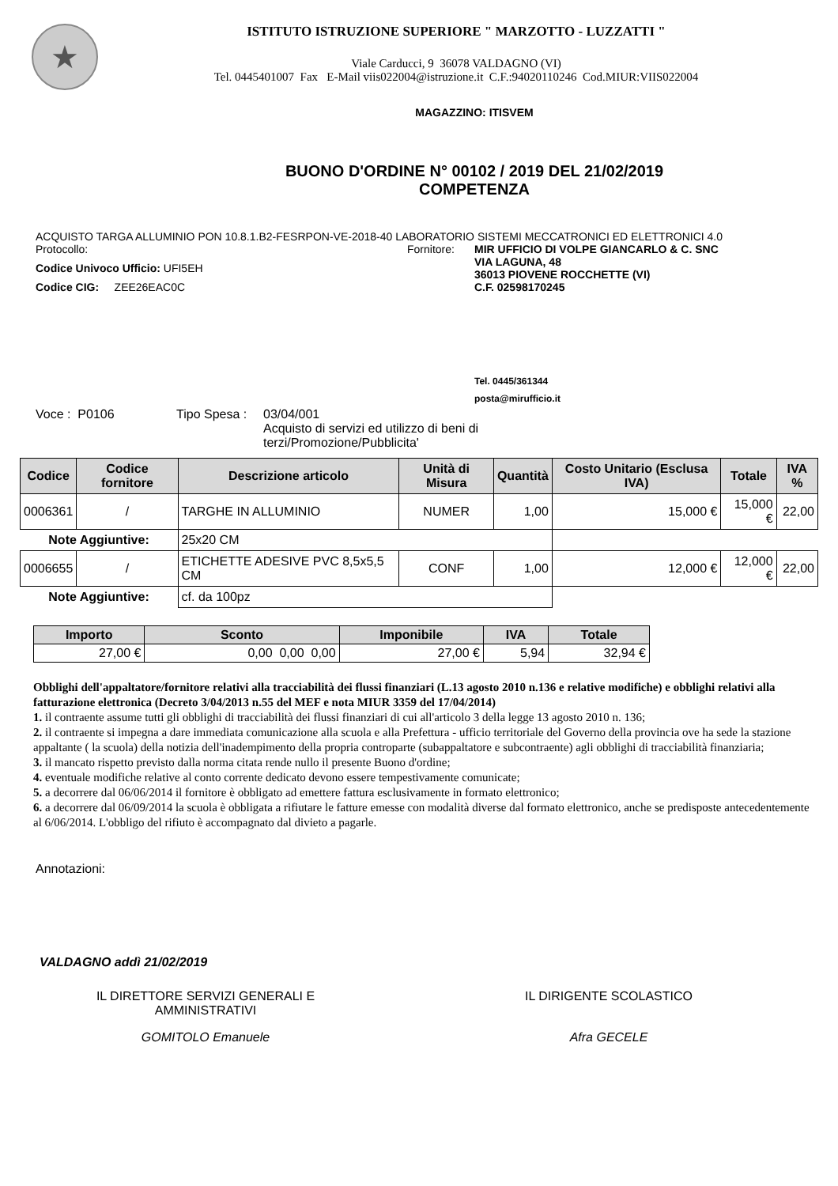★
ISTITUTO ISTRUZIONE SUPERIORE " MARZOTTO - LUZZATTI "
Viale Carducci, 9 36078 VALDAGNO (VI)
Tel. 0445401007 Fax E-Mail viis022004@istruzione.it C.F.:94020110246 Cod.MIUR:VIIS022004
MAGAZZINO: ITISVEM
BUONO D'ORDINE N° 00102 / 2019 DEL 21/02/2019
COMPETENZA
ACQUISTO TARGA ALLUMINIO PON 10.8.1.B2-FESRPON-VE-2018-40 LABORATORIO SISTEMI MECCATRONICI ED ELETTRONICI 4.0
Protocollo:
Codice Univoco Ufficio: UFI5EH
Codice CIG: ZEE26EAC0C
Fornitore: MIR UFFICIO DI VOLPE GIANCARLO & C. SNC
VIA LAGUNA, 48
36013 PIOVENE ROCCHETTE (VI)
C.F. 02598170245
Tel. 0445/361344
posta@mirufficio.it
Voce : P0106 Tipo Spesa :
03/04/001
Acquisto di servizi ed utilizzo di beni di
terzi/Promozione/Pubblicita'
| Codice | Codice fornitore | Descrizione articolo | Unità di Misura | Quantità | Costo Unitario (Esclusa IVA) | Totale | IVA % |
| --- | --- | --- | --- | --- | --- | --- | --- |
| 0006361 | / | TARGHE IN ALLUMINIO | NUMER | 1,00 | 15,000 € | 15,000 € | 22,00 |
| Note Aggiuntive: | | 25x20 CM | | | | | |
| 0006655 | / | ETICHETTE ADESIVE PVC 8,5x5,5 CM | CONF | 1,00 | 12,000 € | 12,000 € | 22,00 |
| Note Aggiuntive: | | cf. da 100pz | | | | | |
| Importo | Sconto | Imponibile | IVA | Totale |
| --- | --- | --- | --- | --- |
| 27,00 € | 0,00 0,00 0,00 | 27,00 € | 5,94 | 32,94 € |
Obblighi dell'appaltatore/fornitore relativi alla tracciabilità dei flussi finanziari (L.13 agosto 2010 n.136 e relative modifiche) e obblighi relativi alla fatturazione elettronica (Decreto 3/04/2013 n.55 del MEF e nota MIUR 3359 del 17/04/2014)
1. il contraente assume tutti gli obblighi di tracciabilità dei flussi finanziari di cui all'articolo 3 della legge 13 agosto 2010 n. 136;
2. il contraente si impegna a dare immediata comunicazione alla scuola e alla Prefettura - ufficio territoriale del Governo della provincia ove ha sede la stazione appaltante ( la scuola) della notizia dell'inadempimento della propria controparte (subappaltatore e subcontraente) agli obblighi di tracciabilità finanziaria;
3. il mancato rispetto previsto dalla norma citata rende nullo il presente Buono d'ordine;
4. eventuale modifiche relative al conto corrente dedicato devono essere tempestivamente comunicate;
5. a decorrere dal 06/06/2014 il fornitore è obbligato ad emettere fattura esclusivamente in formato elettronico;
6. a decorrere dal 06/09/2014 la scuola è obbligata a rifiutare le fatture emesse con modalità diverse dal formato elettronico, anche se predisposte antecedentemente al 6/06/2014. L'obbligo del rifiuto è accompagnato dal divieto a pagarle.
Annotazioni:
VALDAGNO addì 21/02/2019
IL DIRETTORE SERVIZI GENERALI E
AMMINISTRATIVI
GOMITOLO Emanuele
IL DIRIGENTE SCOLASTICO
Afra GECELE